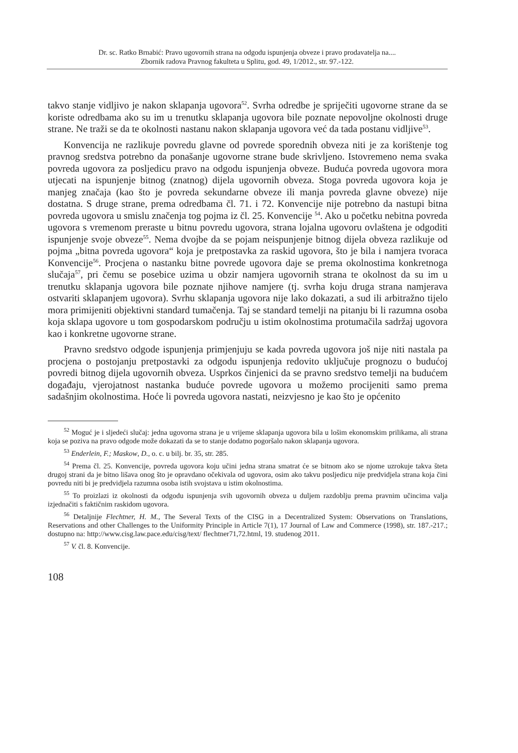Dr. sc. Ratko Brnabić: Pravo ugovornih strana na odgodu ispunjenja obveze i pravo prodavatelja na....
Zbornik radova Pravnog fakulteta u Splitu, god. 49, 1/2012., str. 97.-122.
takvo stanje vidljivo je nakon sklapanja ugovora<sup>52</sup>. Svrha odredbe je spriječiti ugovorne strane da se koriste odredbama ako su im u trenutku sklapanja ugovora bile poznate nepovoljne okolnosti druge strane. Ne traži se da te okolnosti nastanu nakon sklapanja ugovora već da tada postanu vidljive<sup>53</sup>.
Konvencija ne razlikuje povredu glavne od povrede sporednih obveza niti je za korištenje tog pravnog sredstva potrebno da ponašanje ugovorne strane bude skrivljeno. Istovremeno nema svaka povreda ugovora za posljedicu pravo na odgodu ispunjenja obveze. Buduća povreda ugovora mora utjecati na ispunjenje bitnog (znatnog) dijela ugovornih obveza. Stoga povreda ugovora koja je manjeg značaja (kao što je povreda sekundarne obveze ili manja povreda glavne obveze) nije dostatna. S druge strane, prema odredbama čl. 71. i 72. Konvencije nije potrebno da nastupi bitna povreda ugovora u smislu značenja tog pojma iz čl. 25. Konvencije <sup>54</sup>. Ako u početku nebitna povreda ugovora s vremenom preraste u bitnu povredu ugovora, strana lojalna ugovoru ovlaštena je odgoditi ispunjenje svoje obveze<sup>55</sup>. Nema dvojbe da se pojam neispunjenje bitnog dijela obveza razlikuje od pojma „bitna povreda ugovora“ koja je pretpostavka za raskid ugovora, što je bila i namjera tvoraca Konvencije<sup>56</sup>. Procjena o nastanku bitne povrede ugovora daje se prema okolnostima konkretnoga slučaja<sup>57</sup>, pri čemu se posebice uzima u obzir namjera ugovornih strana te okolnost da su im u trenutku sklapanja ugovora bile poznate njihove namjere (tj. svrha koju druga strana namjerava ostvariti sklapanjem ugovora). Svrhu sklapanja ugovora nije lako dokazati, a sud ili arbitražno tijelo mora primijeniti objektivni standard tumačenja. Taj se standard temelji na pitanju bi li razumna osoba koja sklapa ugovore u tom gospodarskom području u istim okolnostima protumačila sadržaj ugovora kao i konkretne ugovorne strane.
Pravno sredstvo odgode ispunjenja primjenjuju se kada povreda ugovora još nije niti nastala pa procjena o postojanju pretpostavki za odgodu ispunjenja redovito uključuje prognozu o budućoj povredi bitnog dijela ugovornih obveza. Usprkos činjenici da se pravno sredstvo temelji na budućem događaju, vjerojatnost nastanka buduće povrede ugovora u možemo procijeniti samo prema sadašnjim okolnostima. Hoće li povreda ugovora nastati, neizvjesno je kao što je općenito
<sup>52</sup> Moguć je i sljedeći slučaj: jedna ugovorna strana je u vrijeme sklapanja ugovora bila u lošim ekonomskim prilikama, ali strana koja se poziva na pravo odgode može dokazati da se to stanje dodatno pogoršalo nakon sklapanja ugovora.
<sup>53</sup> Enderlein, F.; Maskow, D., o. c. u bilj. br. 35, str. 285.
<sup>54</sup> Prema čl. 25. Konvencije, povreda ugovora koju učini jedna strana smatrat će se bitnom ako se njome uzrokuje takva šteta drugoj strani da je bitno lišava onog što je opravdano očekivala od ugovora, osim ako takvu posljedicu nije predvidjela strana koja čini povredu niti bi je predvidjela razumna osoba istih svojstava u istim okolnostima.
<sup>55</sup> To proizlazi iz okolnosti da odgodu ispunjenja svih ugovornih obveza u duljem razdoblju prema pravnim učincima valja izjednačiti s faktičnim raskidom ugovora.
<sup>56</sup> Detaljnije Flechtner, H. M., The Several Texts of the CISG in a Decentralized System: Observations on Translations, Reservations and other Challenges to the Uniformity Principle in Article 7(1), 17 Journal of Law and Commerce (1998), str. 187.-217.; dostupno na: http://www.cisg.law.pace.edu/cisg/text/ flechtner71,72.html, 19. studenog 2011.
<sup>57</sup> V. čl. 8. Konvencije.
108